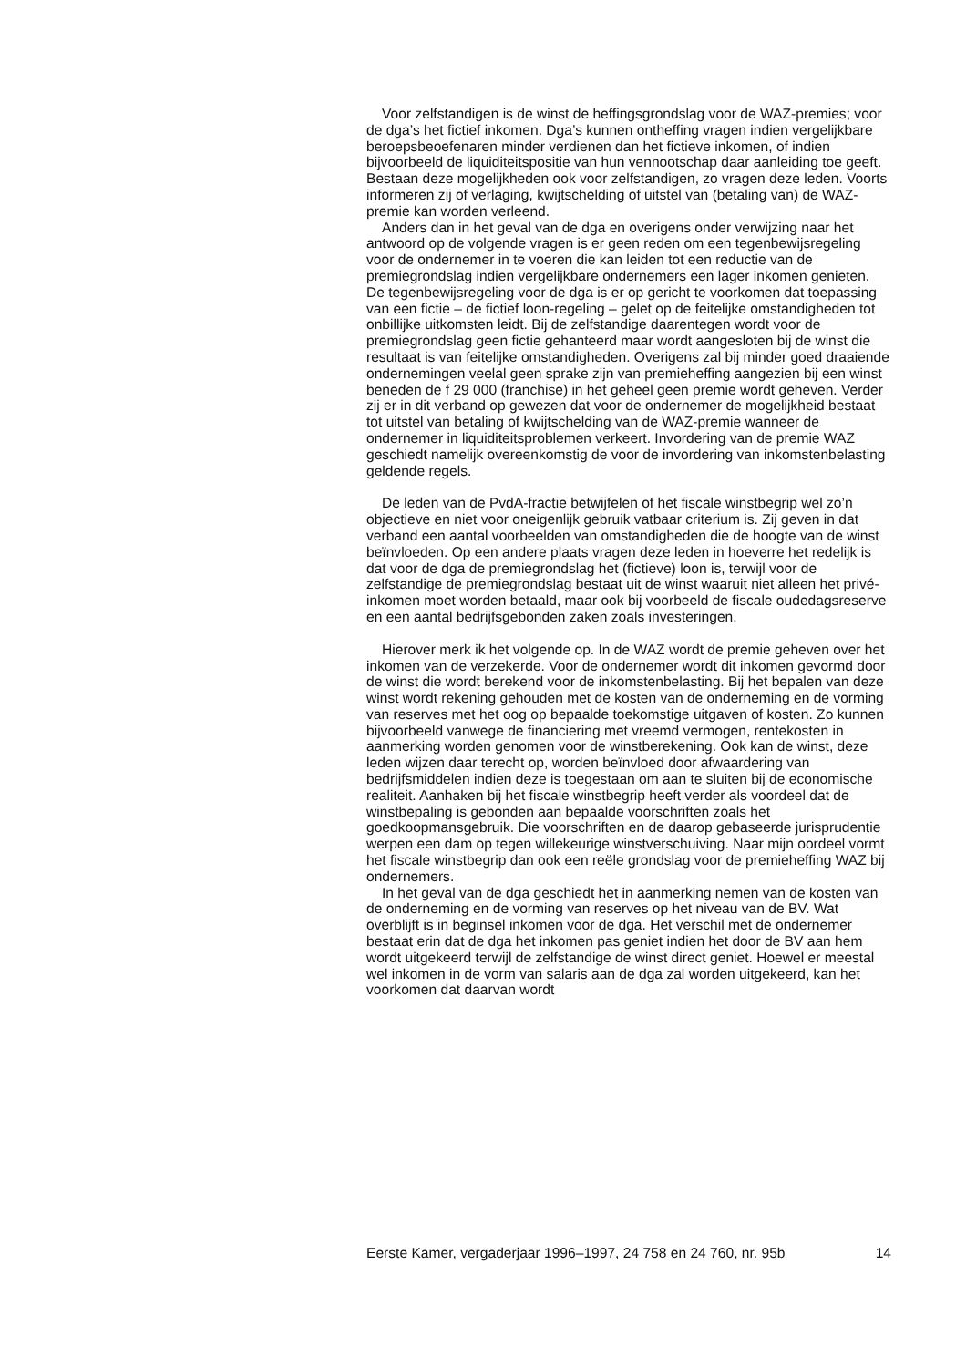Voor zelfstandigen is de winst de heffingsgrondslag voor de WAZ-premies; voor de dga’s het fictief inkomen. Dga’s kunnen ontheffing vragen indien vergelijkbare beroepsbeoefenaren minder verdienen dan het fictieve inkomen, of indien bijvoorbeeld de liquiditeitspositie van hun vennootschap daar aanleiding toe geeft. Bestaan deze mogelijkheden ook voor zelfstandigen, zo vragen deze leden. Voorts informeren zij of verlaging, kwijtschelding of uitstel van (betaling van) de WAZ-premie kan worden verleend.
Anders dan in het geval van de dga en overigens onder verwijzing naar het antwoord op de volgende vragen is er geen reden om een tegenbewijsregeling voor de ondernemer in te voeren die kan leiden tot een reductie van de premiegrondslag indien vergelijkbare ondernemers een lager inkomen genieten. De tegenbewijsregeling voor de dga is er op gericht te voorkomen dat toepassing van een fictie – de fictief loon-regeling – gelet op de feitelijke omstandigheden tot onbillijke uitkomsten leidt. Bij de zelfstandige daarentegen wordt voor de premiegrondslag geen fictie gehanteerd maar wordt aangesloten bij de winst die resultaat is van feitelijke omstandigheden. Overigens zal bij minder goed draaiende ondernemingen veelal geen sprake zijn van premieheffing aangezien bij een winst beneden de f 29 000 (franchise) in het geheel geen premie wordt geheven. Verder zij er in dit verband op gewezen dat voor de ondernemer de mogelijkheid bestaat tot uitstel van betaling of kwijtschelding van de WAZ-premie wanneer de ondernemer in liquiditeitsproblemen verkeert. Invordering van de premie WAZ geschiedt namelijk overeenkomstig de voor de invordering van inkomstenbelasting geldende regels.
De leden van de PvdA-fractie betwijfelen of het fiscale winstbegrip wel zo’n objectieve en niet voor oneigenlijk gebruik vatbaar criterium is. Zij geven in dat verband een aantal voorbeelden van omstandigheden die de hoogte van de winst beïnvloeden. Op een andere plaats vragen deze leden in hoeverre het redelijk is dat voor de dga de premiegrondslag het (fictieve) loon is, terwijl voor de zelfstandige de premiegrondslag bestaat uit de winst waaruit niet alleen het privé-inkomen moet worden betaald, maar ook bij voorbeeld de fiscale oudedagsreserve en een aantal bedrijfsgebonden zaken zoals investeringen.
Hierover merk ik het volgende op. In de WAZ wordt de premie geheven over het inkomen van de verzekerde. Voor de ondernemer wordt dit inkomen gevormd door de winst die wordt berekend voor de inkomstenbelasting. Bij het bepalen van deze winst wordt rekening gehouden met de kosten van de onderneming en de vorming van reserves met het oog op bepaalde toekomstige uitgaven of kosten. Zo kunnen bijvoorbeeld vanwege de financiering met vreemd vermogen, rentekosten in aanmerking worden genomen voor de winstberekening. Ook kan de winst, deze leden wijzen daar terecht op, worden beïnvloed door afwaardering van bedrijfsmiddelen indien deze is toegestaan om aan te sluiten bij de economische realiteit. Aanhaken bij het fiscale winstbegrip heeft verder als voordeel dat de winstbepaling is gebonden aan bepaalde voorschriften zoals het goedkoopmansgebruik. Die voorschriften en de daarop gebaseerde jurisprudentie werpen een dam op tegen willekeurige winstverschuiving. Naar mijn oordeel vormt het fiscale winstbegrip dan ook een reële grondslag voor de premieheffing WAZ bij ondernemers.
In het geval van de dga geschiedt het in aanmerking nemen van de kosten van de onderneming en de vorming van reserves op het niveau van de BV. Wat overblijft is in beginsel inkomen voor de dga. Het verschil met de ondernemer bestaat erin dat de dga het inkomen pas geniet indien het door de BV aan hem wordt uitgekeerd terwijl de zelfstandige de winst direct geniet. Hoewel er meestal wel inkomen in de vorm van salaris aan de dga zal worden uitgekeerd, kan het voorkomen dat daarvan wordt
Eerste Kamer, vergaderjaar 1996–1997, 24 758 en 24 760, nr. 95b 14